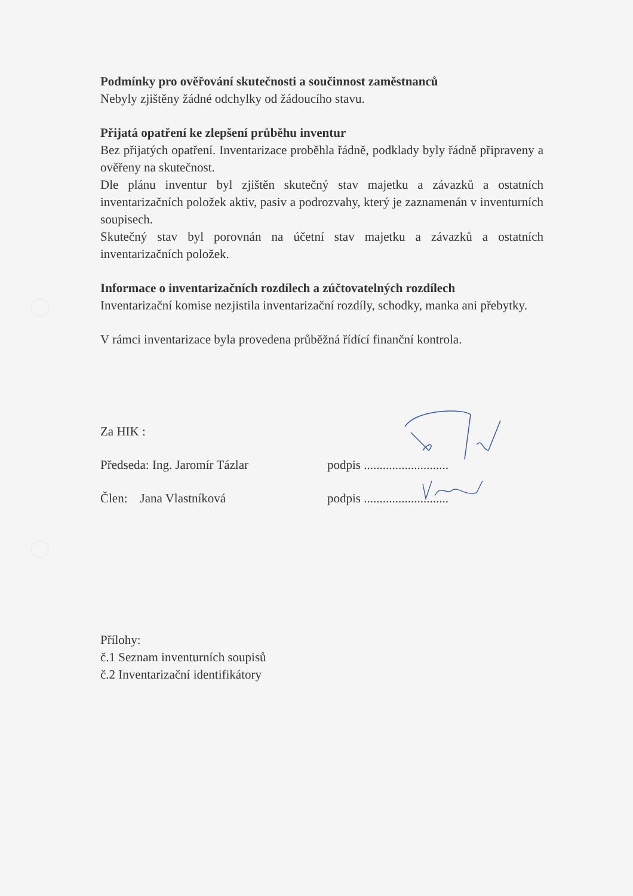Podmínky pro ověřování skutečnosti a součinnost zaměstnanců
Nebyly zjištěny žádné odchylky od žádoucího stavu.
Přijatá opatření ke zlepšení průběhu inventur
Bez přijatých opatření. Inventarizace proběhla řádně, podklady byly řádně připraveny a ověřeny na skutečnost.
Dle plánu inventur byl zjištěn skutečný stav majetku a závazků a ostatních inventarizačních položek aktiv, pasiv a podrozvahy, který je zaznamenán v inventurních soupisech.
Skutečný stav byl porovnán na účetní stav majetku a závazků a ostatních inventarizačních položek.
Informace o inventarizačních rozdílech a zúčtovatelných rozdílech
Inventarizační komise nezjistila inventarizační rozdíly, schodky, manka ani přebytky.
V rámci inventarizace byla provedena průběžná řídící finanční kontrola.
Za HIK :
Předseda: Ing. Jaromír Tázlar podpis ...........................
Člen: Jana Vlastníková podpis ...........................
Přílohy:
č.1 Seznam inventurních soupisů
č.2 Inventarizační identifikátory